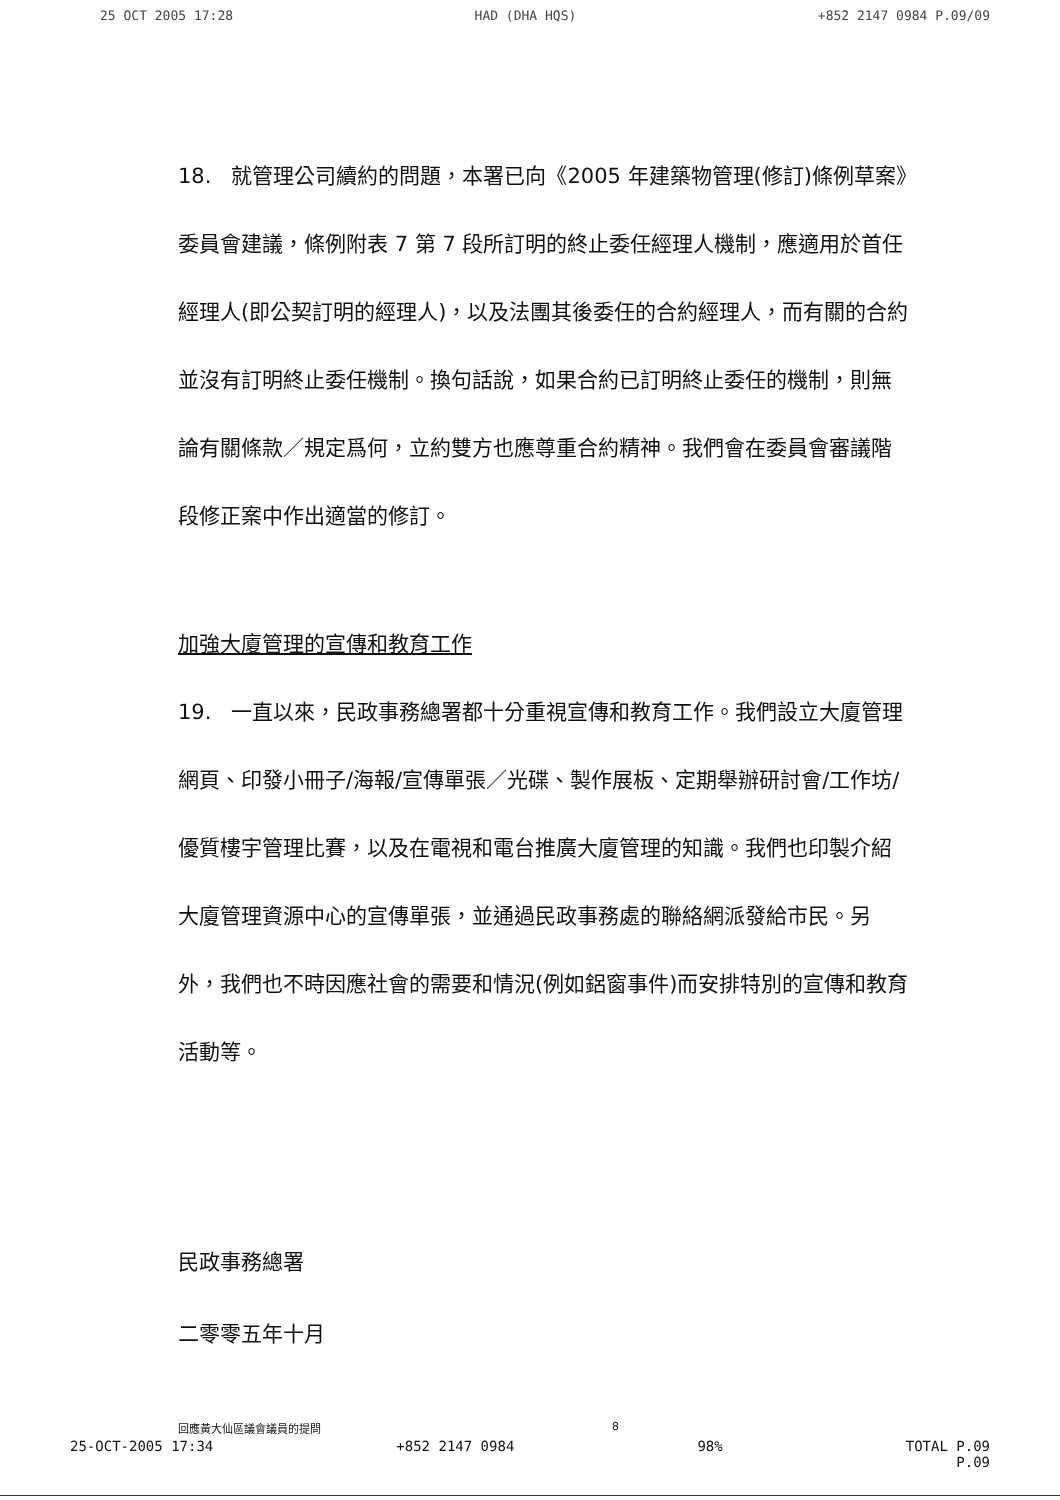25 OCT 2005 17:28 HAD (DHA HQS) +852 2147 0984 P.09/09
18. 就管理公司續約的問題，本署已向《2005 年建築物管理(修訂)條例草案》委員會建議，條例附表 7 第 7 段所訂明的終止委任經理人機制，應適用於首任經理人(即公契訂明的經理人)，以及法團其後委任的合約經理人，而有關的合約並沒有訂明終止委任機制。換句話說，如果合約已訂明終止委任的機制，則無論有關條款／規定爲何，立約雙方也應尊重合約精神。我們會在委員會審議階段修正案中作出適當的修訂。
加強大廈管理的宣傳和教育工作
19. 一直以來，民政事務總署都十分重視宣傳和教育工作。我們設立大廈管理網頁、印發小冊子/海報/宣傳單張／光碟、製作展板、定期舉辦研討會/工作坊/優質樓宇管理比賽，以及在電視和電台推廣大廈管理的知識。我們也印製介紹大廈管理資源中心的宣傳單張，並通過民政事務處的聯絡網派發給市民。另外，我們也不時因應社會的需要和情況(例如鋁窗事件)而安排特別的宣傳和教育活動等。
民政事務總署
二零零五年十月
回應黃大仙區議會議員的提問 8
25-OCT-2005 17:34 +852 2147 0984 98% TOTAL P.09
P.09